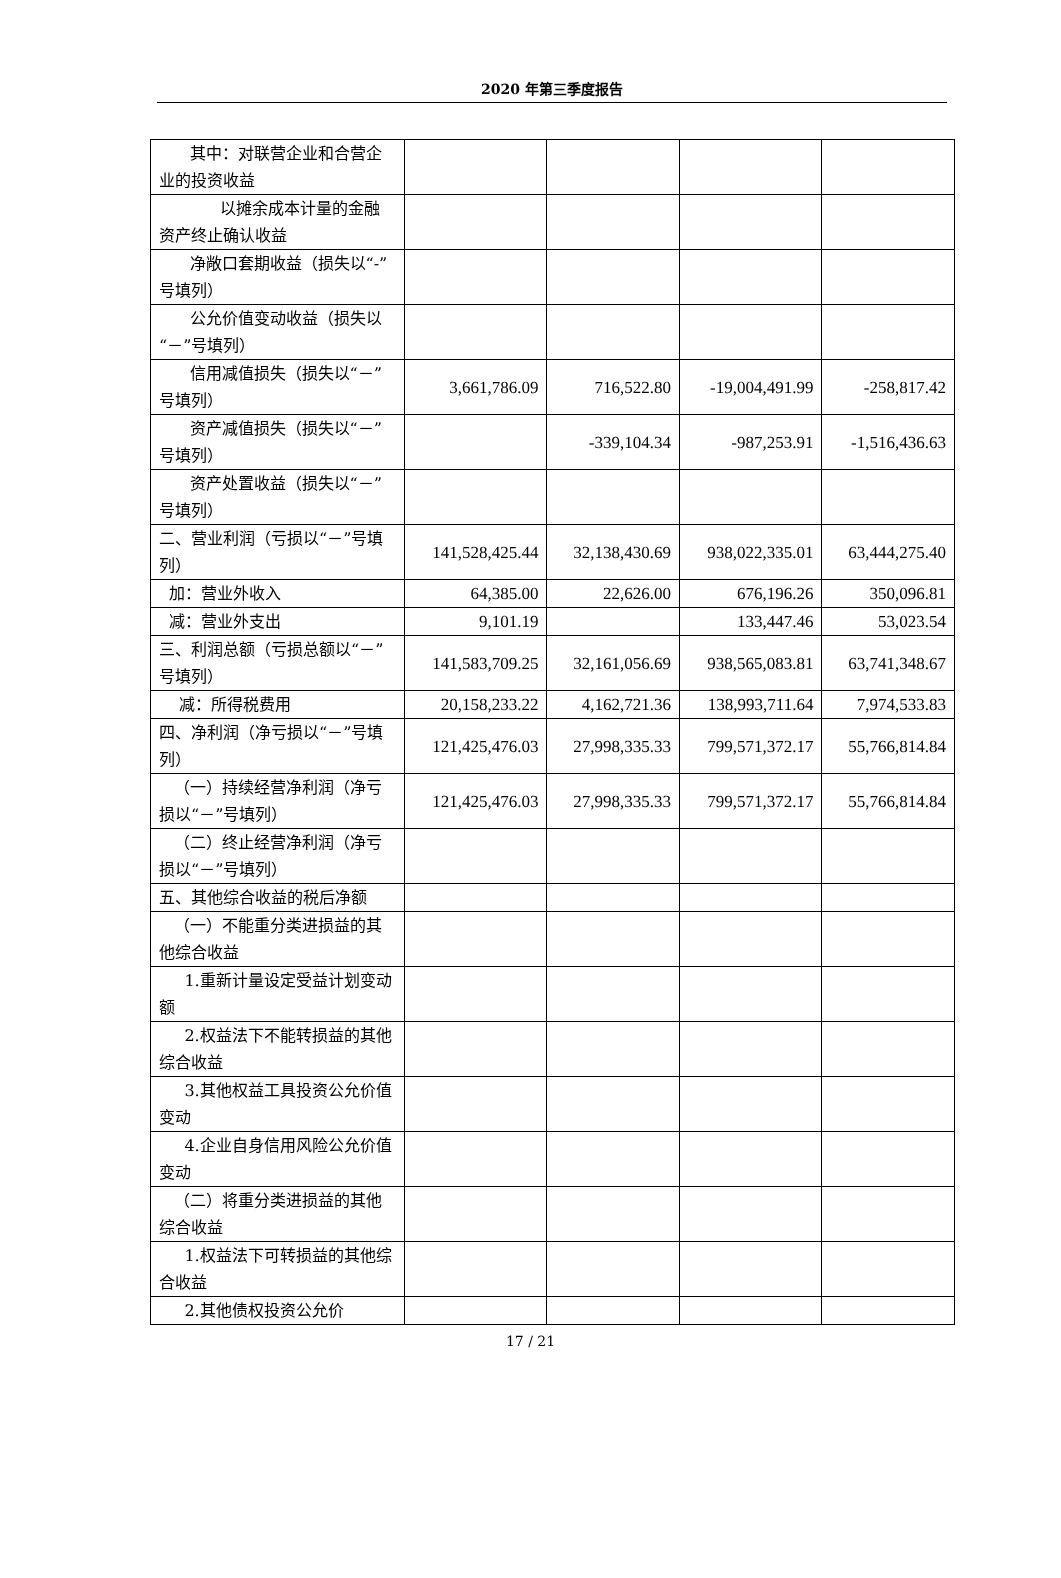2020 年第三季度报告
| 其中：对联营企业和合营企业的投资收益 | | | | |
| 以摊余成本计量的金融资产终止确认收益 | | | | |
| 净敞口套期收益（损失以“-”号填列） | | | | |
| 公允价值变动收益（损失以“－”号填列） | | | | |
| 信用减值损失（损失以“－”号填列） | 3,661,786.09 | 716,522.80 | -19,004,491.99 | -258,817.42 |
| 资产减值损失（损失以“－”号填列） | | -339,104.34 | -987,253.91 | -1,516,436.63 |
| 资产处置收益（损失以“－”号填列） | | | | |
| 二、营业利润（亏损以“－”号填列） | 141,528,425.44 | 32,138,430.69 | 938,022,335.01 | 63,444,275.40 |
| 加：营业外收入 | 64,385.00 | 22,626.00 | 676,196.26 | 350,096.81 |
| 减：营业外支出 | 9,101.19 | | 133,447.46 | 53,023.54 |
| 三、利润总额（亏损总额以“－”号填列） | 141,583,709.25 | 32,161,056.69 | 938,565,083.81 | 63,741,348.67 |
| 减：所得税费用 | 20,158,233.22 | 4,162,721.36 | 138,993,711.64 | 7,974,533.83 |
| 四、净利润（净亏损以“－”号填列） | 121,425,476.03 | 27,998,335.33 | 799,571,372.17 | 55,766,814.84 |
| （一）持续经营净利润（净亏损以“－”号填列） | 121,425,476.03 | 27,998,335.33 | 799,571,372.17 | 55,766,814.84 |
| （二）终止经营净利润（净亏损以“－”号填列） | | | | |
| 五、其他综合收益的税后净额 | | | | |
| （一）不能重分类进损益的其他综合收益 | | | | |
| 1.重新计量设定受益计划变动额 | | | | |
| 2.权益法下不能转损益的其他综合收益 | | | | |
| 3.其他权益工具投资公允价值变动 | | | | |
| 4.企业自身信用风险公允价值变动 | | | | |
| （二）将重分类进损益的其他综合收益 | | | | |
| 1.权益法下可转损益的其他综合收益 | | | | |
| 2.其他债权投资公允价 | | | | |
17 / 21